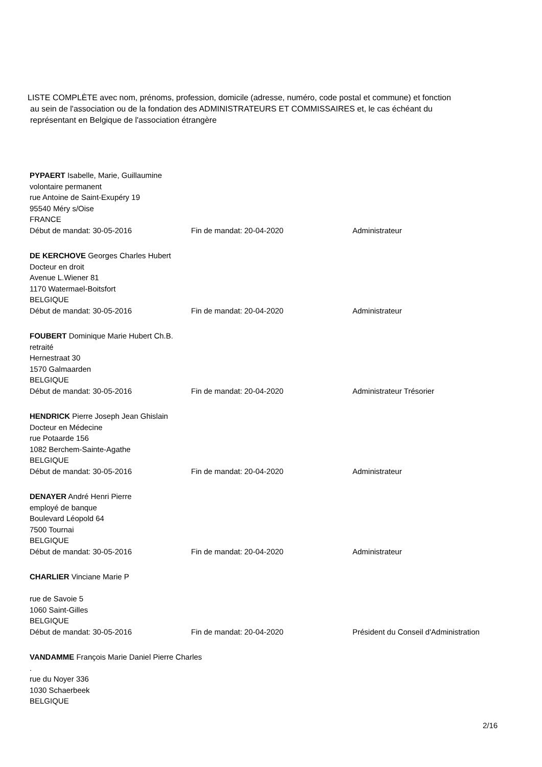LISTE COMPLÈTE avec nom, prénoms, profession, domicile (adresse, numéro, code postal et commune) et fonction
au sein de l'association ou de la fondation des ADMINISTRATEURS ET COMMISSAIRES et, le cas échéant du
représentant en Belgique de l'association étrangère
PYPAERT Isabelle, Marie, Guillaumine
volontaire permanent
rue Antoine de Saint-Exupéry 19
95540 Méry s/Oise
FRANCE
Début de mandat: 30-05-2016 Fin de mandat: 20-04-2020 Administrateur
DE KERCHOVE Georges Charles Hubert
Docteur en droit
Avenue L.Wiener 81
1170 Watermael-Boitsfort
BELGIQUE
Début de mandat: 30-05-2016 Fin de mandat: 20-04-2020 Administrateur
FOUBERT Dominique Marie Hubert Ch.B.
retraité
Hernestraat 30
1570 Galmaarden
BELGIQUE
Début de mandat: 30-05-2016 Fin de mandat: 20-04-2020 Administrateur Trésorier
HENDRICK Pierre Joseph Jean Ghislain
Docteur en Médecine
rue Potaarde 156
1082 Berchem-Sainte-Agathe
BELGIQUE
Début de mandat: 30-05-2016 Fin de mandat: 20-04-2020 Administrateur
DENAYER André Henri Pierre
employé de banque
Boulevard Léopold 64
7500 Tournai
BELGIQUE
Début de mandat: 30-05-2016 Fin de mandat: 20-04-2020 Administrateur
CHARLIER Vinciane Marie P
rue de Savoie 5
1060 Saint-Gilles
BELGIQUE
Début de mandat: 30-05-2016 Fin de mandat: 20-04-2020 Président du Conseil d'Administration
VANDAMME François Marie Daniel Pierre Charles
.
rue du Noyer 336
1030 Schaerbeek
BELGIQUE
2/16